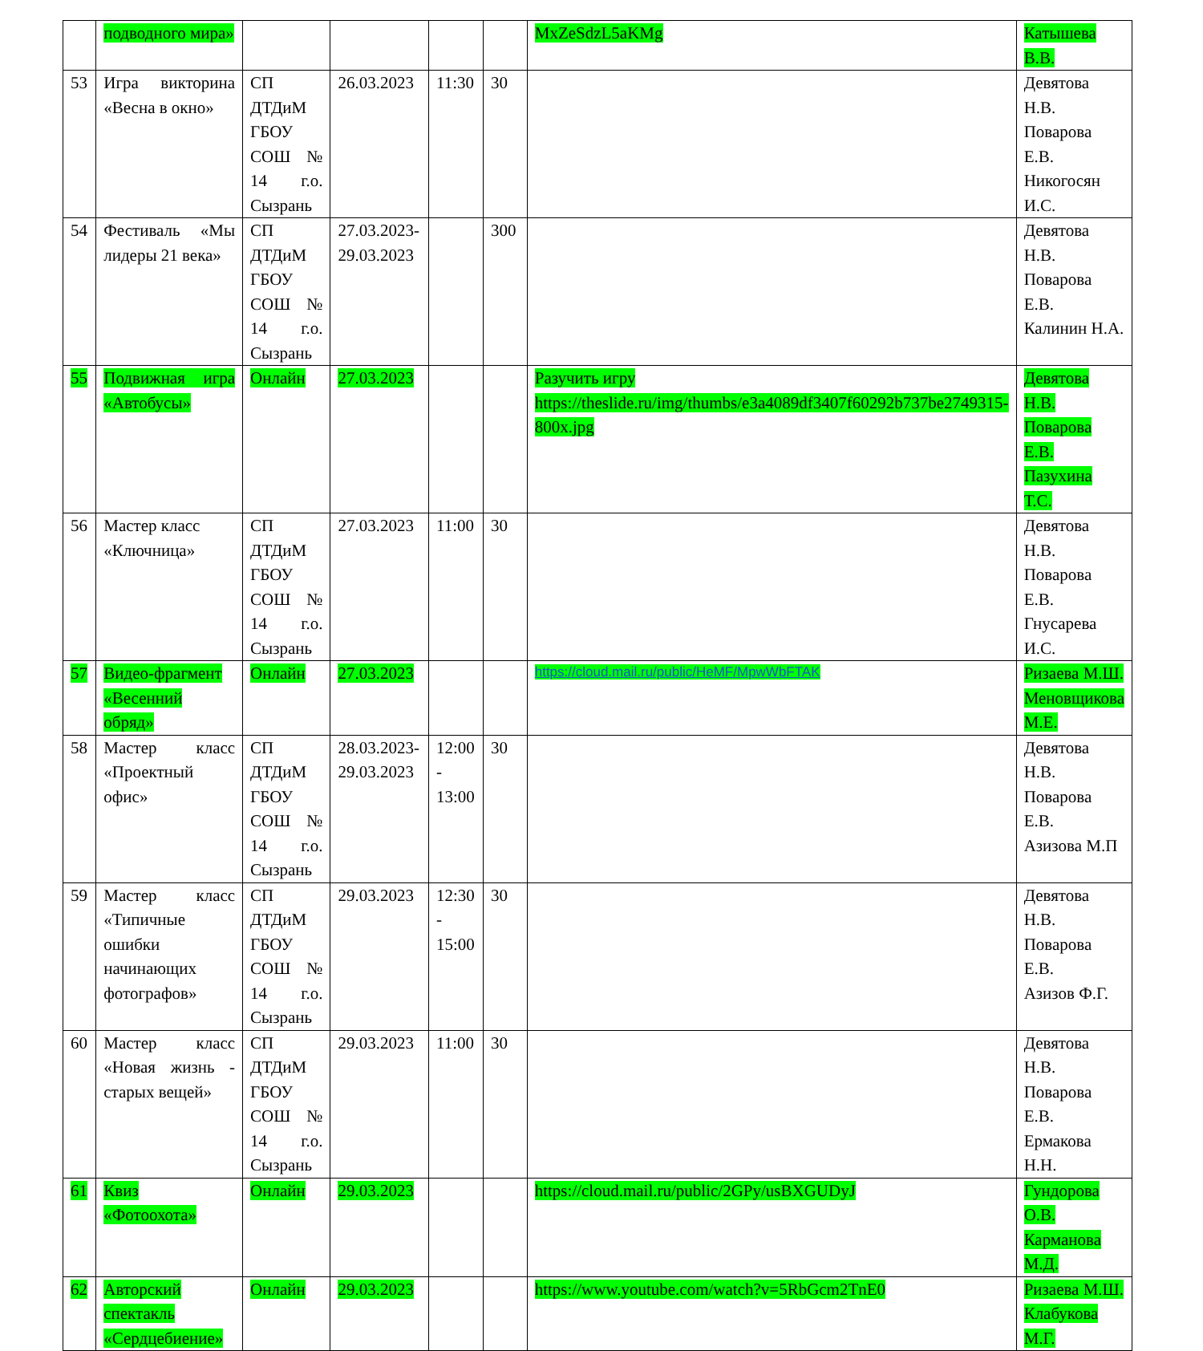| | подводного мира» | | | | | MxZeSdzL5aKMg | Катышева В.В. |
| 53 | Игра викторина «Весна в окно» | СП ДТДиМ ГБОУ СОШ № 14 г.о. Сызрань | 26.03.2023 | 11:30 | 30 | | Девятова Н.В. Поварова Е.В. Никогосян И.С. |
| 54 | Фестиваль «Мы лидеры 21 века» | СП ДТДиМ ГБОУ СОШ № 14 г.о. Сызрань | 27.03.2023-29.03.2023 | | 300 | | Девятова Н.В. Поварова Е.В. Калинин Н.А. |
| 55 | Подвижная игра «Автобусы» | Онлайн | 27.03.2023 | | | Разучить игру https://theslide.ru/img/thumbs/e3a4089df3407f60292b737be2749315-800x.jpg | Девятова Н.В. Поварова Е.В. Пазухина Т.С. |
| 56 | Мастер класс «Ключница» | СП ДТДиМ ГБОУ СОШ № 14 г.о. Сызрань | 27.03.2023 | 11:00 | 30 | | Девятова Н.В. Поварова Е.В. Гнусарева И.С. |
| 57 | Видео-фрагмент «Весенний обряд» | Онлайн | 27.03.2023 | | | https://cloud.mail.ru/public/HeMF/MpwWbFTAK | Ризаева М.Ш. Меновщикова М.Е. |
| 58 | Мастер класс «Проектный офис» | СП ДТДиМ ГБОУ СОШ № 14 г.о. Сызрань | 28.03.2023-29.03.2023 | 12:00 - 13:00 | 30 | | Девятова Н.В. Поварова Е.В. Азизова М.П |
| 59 | Мастер класс «Типичные ошибки начинающих фотографов» | СП ДТДиМ ГБОУ СОШ № 14 г.о. Сызрань | 29.03.2023 | 12:30 - 15:00 | 30 | | Девятова Н.В. Поварова Е.В. Азизов Ф.Г. |
| 60 | Мастер класс «Новая жизнь - старых вещей» | СП ДТДиМ ГБОУ СОШ № 14 г.о. Сызрань | 29.03.2023 | 11:00 | 30 | | Девятова Н.В. Поварова Е.В. Ермакова Н.Н. |
| 61 | Квиз «Фотоохота» | Онлайн | 29.03.2023 | | | https://cloud.mail.ru/public/2GPy/usBXGUDyJ | Гундорова О.В. Карманова М.Д. |
| 62 | Авторский спектакль «Сердцебиение» | Онлайн | 29.03.2023 | | | https://www.youtube.com/watch?v=5RbGcm2TnE0 | Ризаева М.Ш. Клабукова М.Г. |